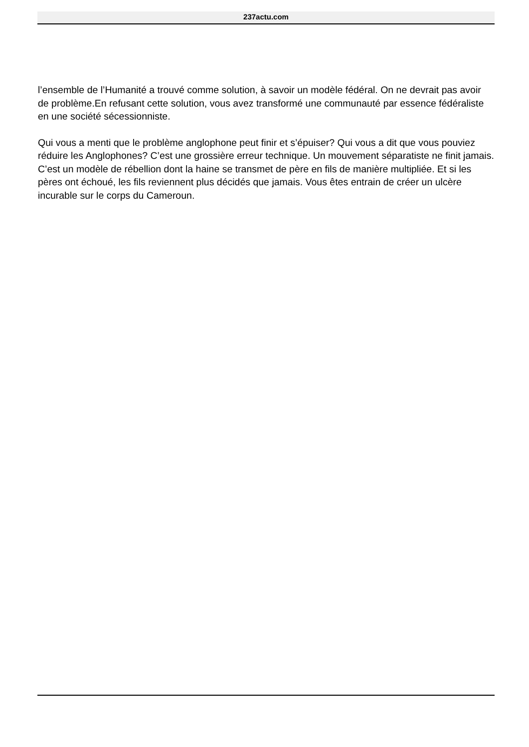237actu.com
l’ensemble de l’Humanité a trouvé comme solution, à savoir un modèle fédéral. On ne devrait pas avoir de problème.En refusant cette solution, vous avez transformé une communauté par essence fédéraliste en une société sécessionniste.
Qui vous a menti que le problème anglophone peut finir et s’épuiser? Qui vous a dit que vous pouviez réduire les Anglophones? C’est une grossière erreur technique. Un mouvement séparatiste ne finit jamais. C’est un modèle de rébellion dont la haine se transmet de père en fils de manière multipliée. Et si les pères ont échoué, les fils reviennent plus décidés que jamais. Vous êtes entrain de créer un ulcère incurable sur le corps du Cameroun.